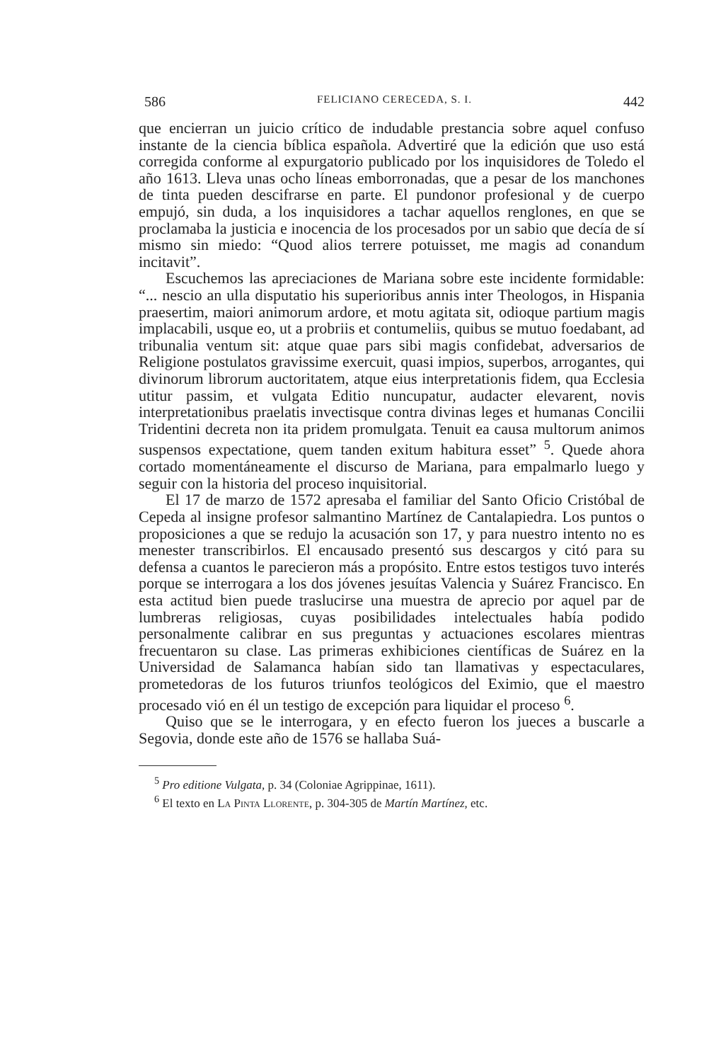586 FELICIANO CERECEDA, S. I. 442
que encierran un juicio crítico de indudable prestancia sobre aquel confuso instante de la ciencia bíblica española. Advertiré que la edición que uso está corregida conforme al expurgatorio publicado por los inquisidores de Toledo el año 1613. Lleva unas ocho líneas emborronadas, que a pesar de los manchones de tinta pueden descifrarse en parte. El pundonor profesional y de cuerpo empujó, sin duda, a los inquisidores a tachar aquellos renglones, en que se proclamaba la justicia e inocencia de los procesados por un sabio que decía de sí mismo sin miedo: “Quod alios terrere potuisset, me magis ad conandum incitavit”.
Escuchemos las apreciaciones de Mariana sobre este incidente formidable: “... nescio an ulla disputatio his superioribus annis inter Theologos, in Hispania praesertim, maiori animorum ardore, et motu agitata sit, odioque partium magis implacabili, usque eo, ut a probriis et contumeliis, quibus se mutuo foedabant, ad tribunalia ventum sit: atque quae pars sibi magis confidebat, adversarios de Religione postulatos gravissime exercuit, quasi impios, superbos, arrogantes, qui divinorum librorum auctoritatem, atque eius interpretationis fidem, qua Ecclesia utitur passim, et vulgata Editio nuncupatur, audacter elevarent, novis interpretationibus praelatis invectisque contra divinas leges et humanas Concilii Tridentini decreta non ita pridem promulgata. Tenuit ea causa multorum animos suspensos expectatione, quem tanden exitum habitura esset” <sup>5</sup>. Quede ahora cortado momentáneamente el discurso de Mariana, para empalmarlo luego y seguir con la historia del proceso inquisitorial.
El 17 de marzo de 1572 apresaba el familiar del Santo Oficio Cristóbal de Cepeda al insigne profesor salmantino Martínez de Cantalapiedra. Los puntos o proposiciones a que se redujo la acusación son 17, y para nuestro intento no es menester transcribirlos. El encausado presentó sus descargos y citó para su defensa a cuantos le parecieron más a propósito. Entre estos testigos tuvo interés porque se interrogara a los dos jóvenes jesuítas Valencia y Suárez Francisco. En esta actitud bien puede traslucirse una muestra de aprecio por aquel par de lumbreras religiosas, cuyas posibilidades intelectuales había podido personalmente calibrar en sus preguntas y actuaciones escolares mientras frecuentaron su clase. Las primeras exhibiciones científicas de Suárez en la Universidad de Salamanca habían sido tan llamativas y espectaculares, prometedoras de los futuros triunfos teológicos del Eximio, que el maestro procesado vió en él un testigo de excepción para liquidar el proceso <sup>6</sup>.
Quiso que se le interrogara, y en efecto fueron los jueces a buscarle a Segovia, donde este año de 1576 se hallaba Suá-
<sup>5</sup> Pro editione Vulgata, p. 34 (Coloniae Agrippinae, 1611).
<sup>6</sup> El texto en La Pinta Llorente, p. 304-305 de Martín Martínez, etc.